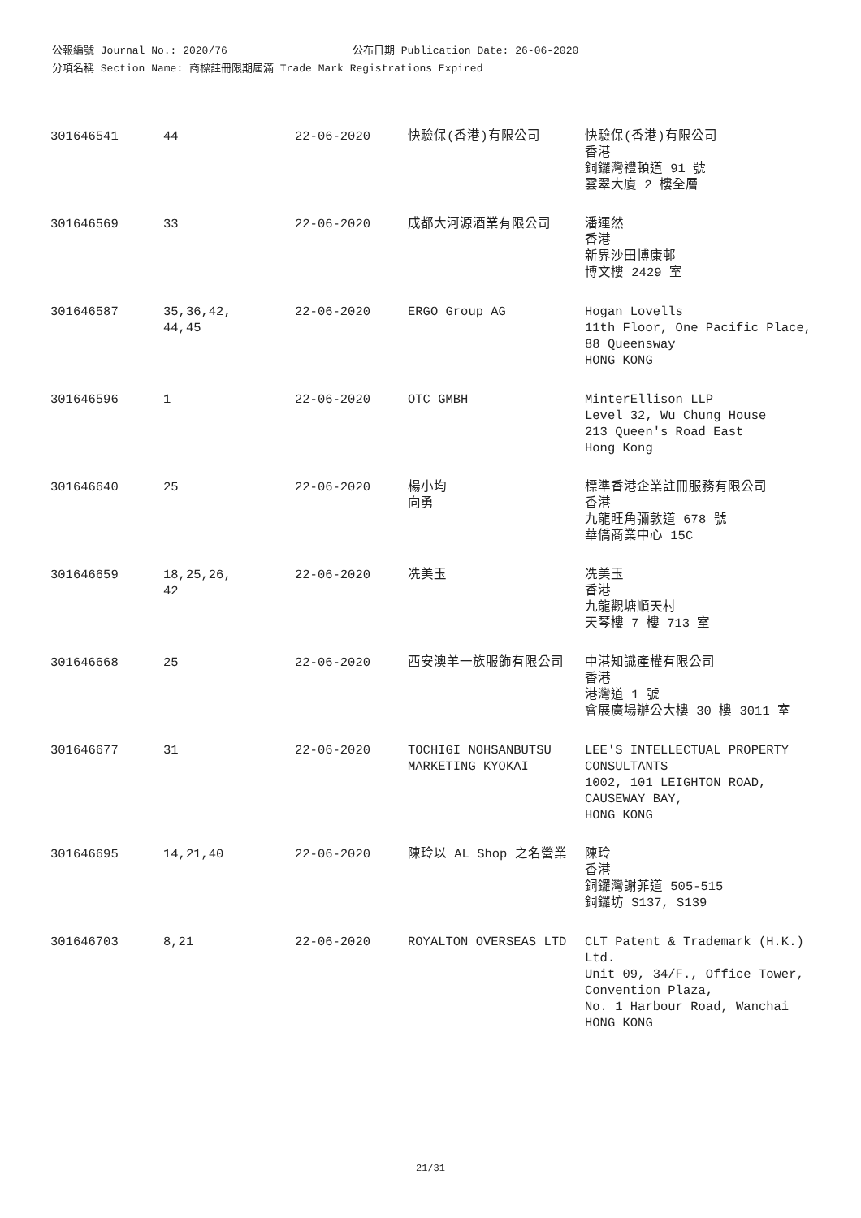公報編號 Journal No.: 2020/76 公布日期 Publication Date: 26-06-2020
分項名稱 Section Name: 商標註冊限期屆滿 Trade Mark Registrations Expired
| 301646541 | 44 | 22-06-2020 | 快驗保(香港)有限公司 | 快驗保(香港)有限公司 香港 銅鑼灣禮頓道 91 號 雲翠大廈 2 樓全層 |
| 301646569 | 33 | 22-06-2020 | 成都大河源酒業有限公司 | 潘運然 香港 新界沙田博康邨 博文樓 2429 室 |
| 301646587 | 35,36,42, 44,45 | 22-06-2020 | ERGO Group AG | Hogan Lovells 11th Floor, One Pacific Place, 88 Queensway HONG KONG |
| 301646596 | 1 | 22-06-2020 | OTC GMBH | MinterEllison LLP Level 32, Wu Chung House 213 Queen's Road East Hong Kong |
| 301646640 | 25 | 22-06-2020 | 楊小均 向勇 | 標準香港企業註冊服務有限公司 香港 九龍旺角彌敦道 678 號 華僑商業中心 15C |
| 301646659 | 18,25,26, 42 | 22-06-2020 | 冼美玉 | 冼美玉 香港 九龍觀塘順天村 天琴樓 7 樓 713 室 |
| 301646668 | 25 | 22-06-2020 | 西安澳羊一族服飾有限公司 | 中港知識產權有限公司 香港 港灣道 1 號 會展廣場辦公大樓 30 樓 3011 室 |
| 301646677 | 31 | 22-06-2020 | TOCHIGI NOHSANBUTSU MARKETING KYOKAI | LEE'S INTELLECTUAL PROPERTY CONSULTANTS 1002, 101 LEIGHTON ROAD, CAUSEWAY BAY, HONG KONG |
| 301646695 | 14,21,40 | 22-06-2020 | 陳玲以 AL Shop 之名營業 | 陳玲 香港 銅鑼灣謝菲道 505-515 銅鑼坊 S137, S139 |
| 301646703 | 8,21 | 22-06-2020 | ROYALTON OVERSEAS LTD | CLT Patent & Trademark (H.K.) Ltd. Unit 09, 34/F., Office Tower, Convention Plaza, No. 1 Harbour Road, Wanchai HONG KONG |
21/31